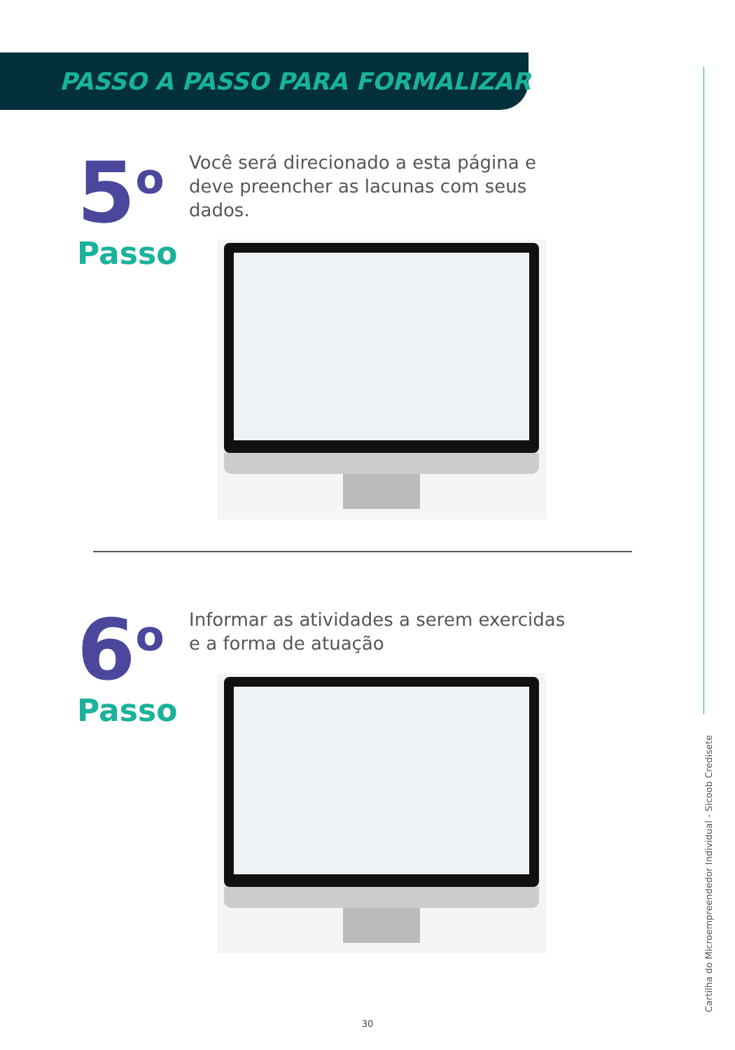PASSO A PASSO PARA FORMALIZAR
5<sup>o</sup>
Passo
Você será direcionado a esta página e deve preencher as lacunas com seus dados.
6<sup>o</sup>
Passo
Informar as atividades a serem exercidas e a forma de atuação
Cartilha do Microempreendedor Individual - Sicoob Credisete
30